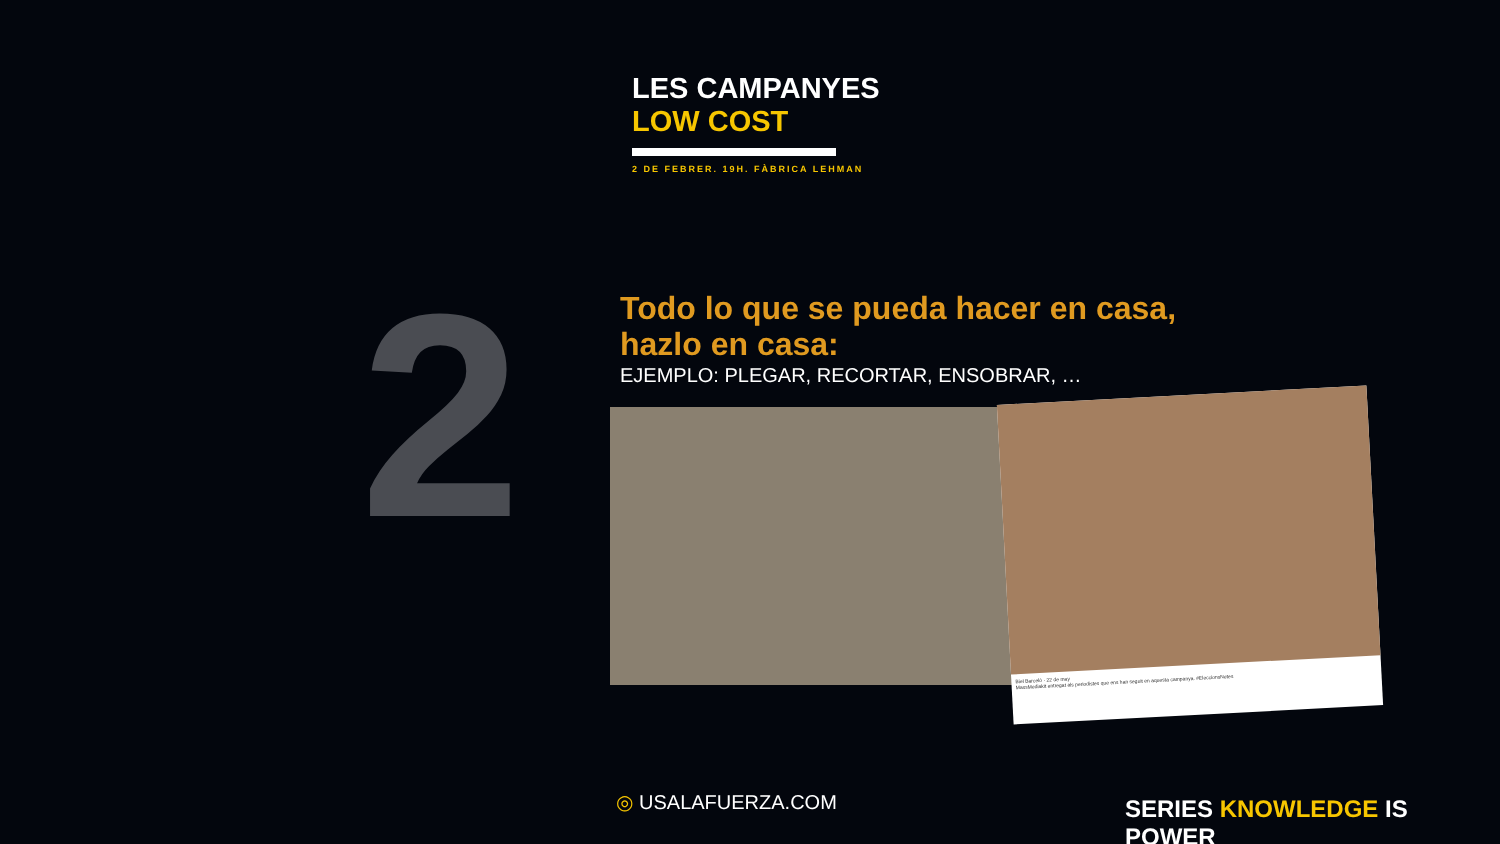LES CAMPANYES
LOW COST
2 DE FEBRER. 19H. FÀBRICA LEHMAN
2
Todo lo que se pueda hacer en casa,
hazlo en casa:
EJEMPLO: PLEGAR, RECORTAR, ENSOBRAR, …
Biel Barceló · 22 de may
MassMediakit entregat als periodistes que ens han seguit en aquesta campanya. #EleccionsNetes
◎ USALAFUERZA.COM SERIES KNOWLEDGE IS POWER